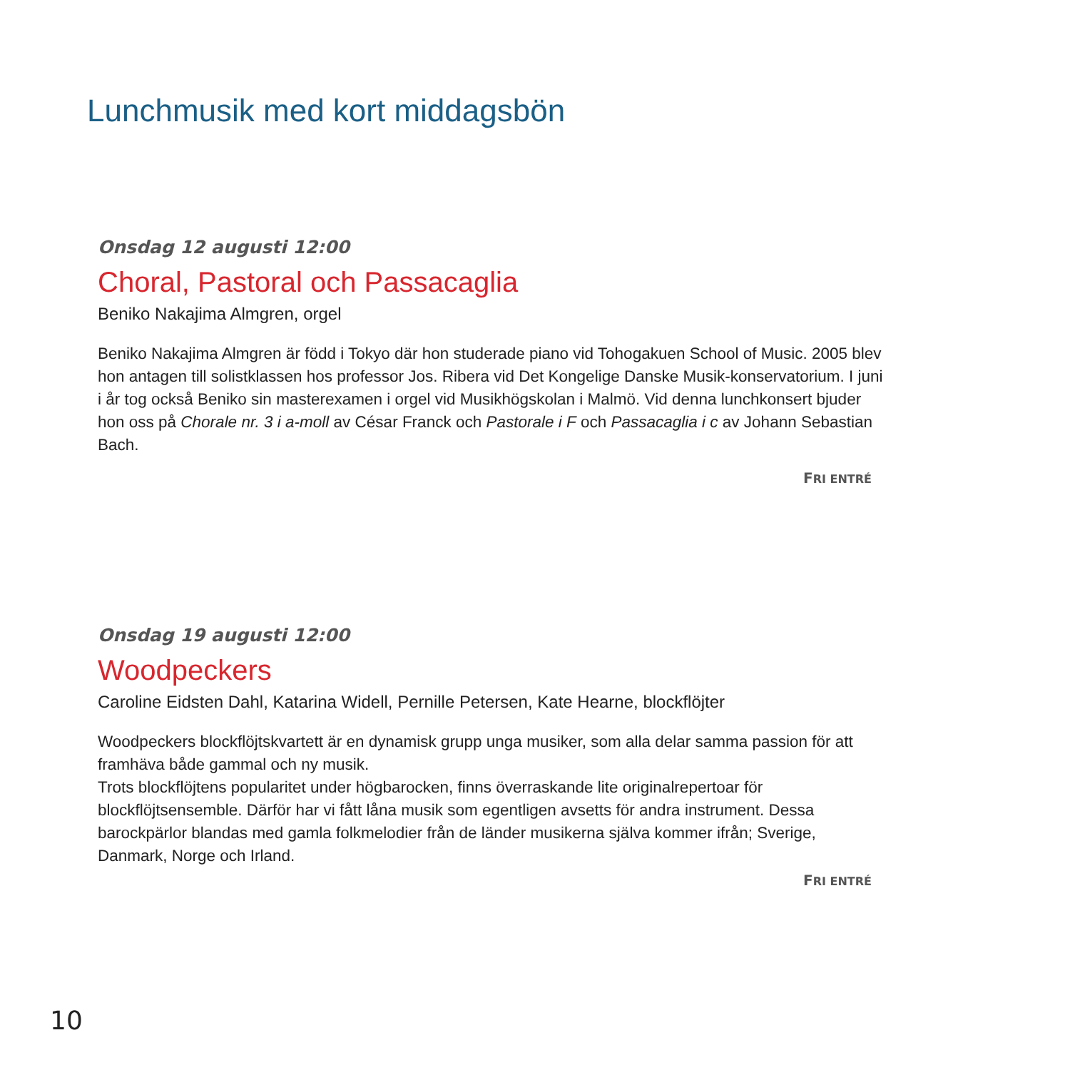Lunchmusik med kort middagsbön
Onsdag 12 augusti 12:00
Choral, Pastoral och Passacaglia
Beniko Nakajima Almgren, orgel
Beniko Nakajima Almgren är född i Tokyo där hon studerade piano vid Tohogakuen School of Music. 2005 blev hon antagen till solistklassen hos professor Jos. Ribera vid Det Kongelige Danske Musik-konservatorium. I juni i år tog också Beniko sin masterexamen i orgel vid Musikhögskolan i Malmö. Vid denna lunchkonsert bjuder hon oss på Chorale nr. 3 i a-moll av César Franck och Pastorale i F och Passacaglia i c av Johann Sebastian Bach.
FRI ENTRÉ
Onsdag 19 augusti 12:00
Woodpeckers
Caroline Eidsten Dahl, Katarina Widell, Pernille Petersen, Kate Hearne, blockflöjter
Woodpeckers blockflöjtskvartett är en dynamisk grupp unga musiker, som alla delar samma passion för att framhäva både gammal och ny musik.
Trots blockflöjtens popularitet under högbarocken, finns överraskande lite originalrepertoar för blockflöjtsensemble. Därför har vi fått låna musik som egentligen avsetts för andra instrument. Dessa barockpärlor blandas med gamla folkmelodier från de länder musikerna själva kommer ifrån; Sverige, Danmark, Norge och Irland.
FRI ENTRÉ
10